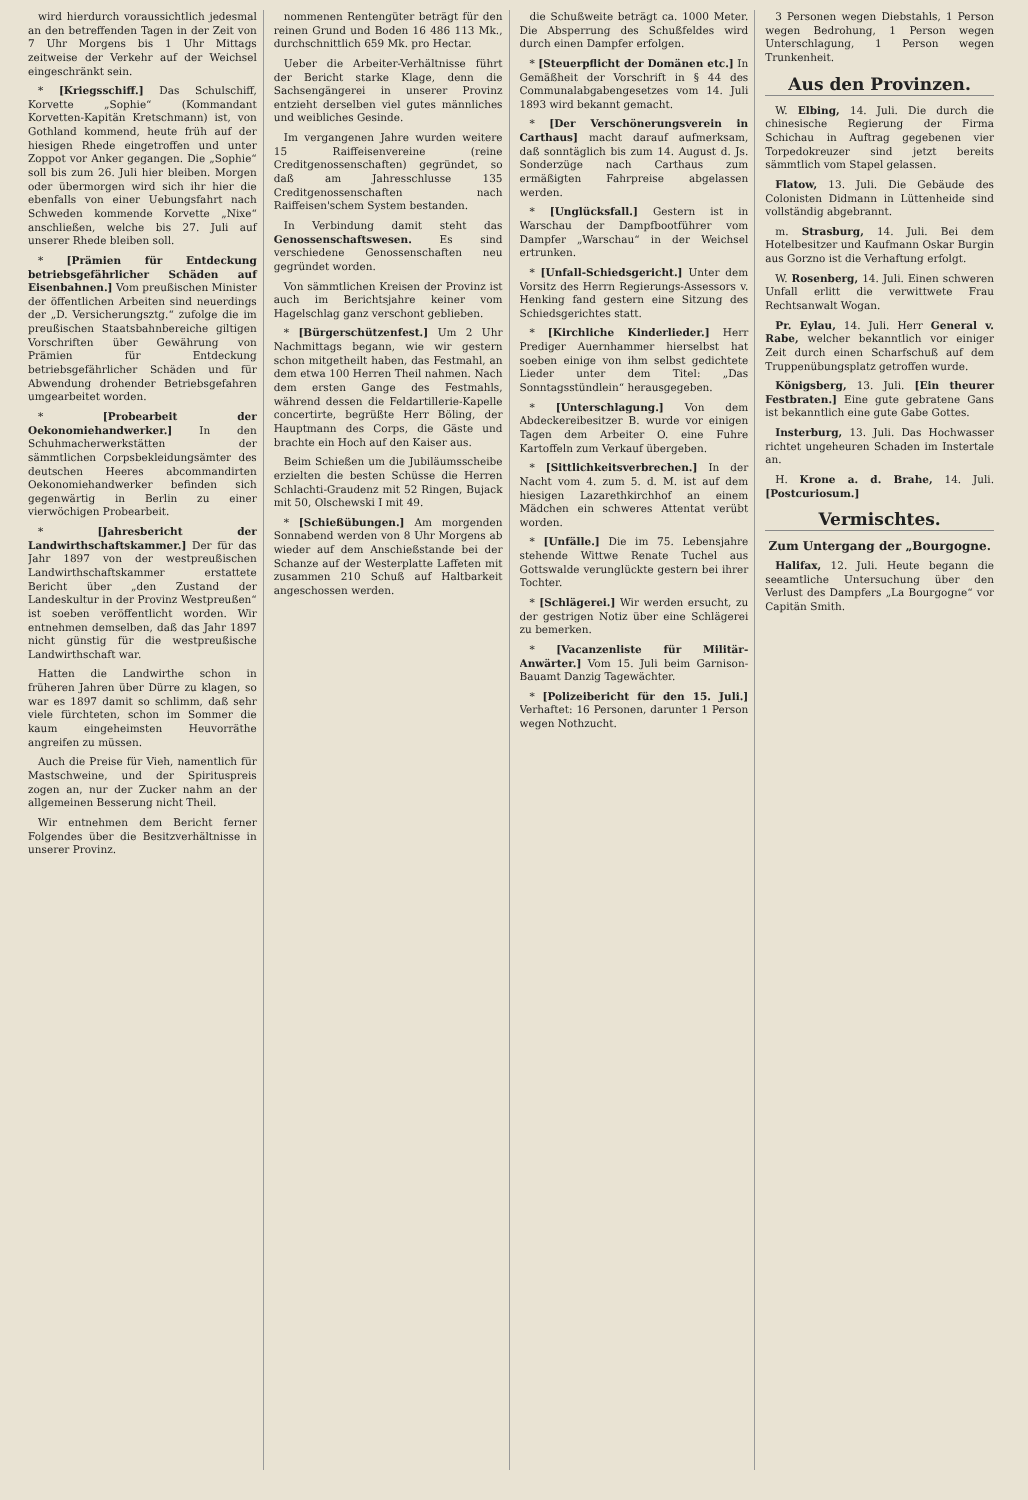wird hierdurch voraussichtlich jedesmal an den betreffenden Tagen in der Zeit von 7 Uhr Morgens bis 1 Uhr Mittags zeitweise der Verkehr auf der Weichsel eingeschränkt sein.
* [Kriegsschiff.] Das Schulschiff, Korvette „Sophie“ (Kommandant Korvetten-Kapitän Kretschmann) ist, von Gothland kommend, heute früh auf der hiesigen Rhede eingetroffen und unter Zoppot vor Anker gegangen. Die „Sophie“ soll bis zum 26. Juli hier bleiben. Morgen oder übermorgen wird sich ihr hier die ebenfalls von einer Uebungsfahrt nach Schweden kommende Korvette „Nixe“ anschließen, welche bis 27. Juli auf unserer Rhede bleiben soll.
* [Prämien für Entdeckung betriebsgefährlicher Schäden auf Eisenbahnen.] Vom preußischen Minister der öffentlichen Arbeiten sind neuerdings der „D. Versicherungsztg.“ zufolge die im preußischen Staatsbahnbereiche giltigen Vorschriften über Gewährung von Prämien für Entdeckung betriebsgefährlicher Schäden und für Abwendung drohender Betriebsgefahren umgearbeitet worden.
* [Probearbeit der Oekonomiehandwerker.] In den Schuhmacherwerkstätten der sämmtlichen Corpsbekleidungsämter des deutschen Heeres abcommandirten Oekonomiehandwerker befinden sich gegenwärtig in Berlin zu einer vierwöchigen Probearbeit.
* [Jahresbericht der Landwirthschaftskammer.] Der für das Jahr 1897 von der westpreußischen Landwirthschaftskammer erstattete Bericht über „den Zustand der Landeskultur in der Provinz Westpreußen“ ist soeben veröffentlicht worden. Wir entnehmen demselben, daß das Jahr 1897 nicht günstig für die westpreußische Landwirthschaft war.
Hatten die Landwirthe schon in früheren Jahren über Dürre zu klagen, so war es 1897 damit so schlimm, daß sehr viele fürchteten, schon im Sommer die kaum eingeheimsten Heuvorräthe angreifen zu müssen.
Auch die Preise für Vieh, namentlich für Mastschweine, und der Spirituspreis zogen an, nur der Zucker nahm an der allgemeinen Besserung nicht Theil.
Wir entnehmen dem Bericht ferner Folgendes über die Besitzverhältnisse in unserer Provinz.
nommenen Rentengüter beträgt für den reinen Grund und Boden 16 486 113 Mk., durchschnittlich 659 Mk. pro Hectar.
Ueber die Arbeiter-Verhältnisse führt der Bericht starke Klage, denn die Sachsengängerei in unserer Provinz entzieht derselben viel gutes männliches und weibliches Gesinde.
Im vergangenen Jahre wurden weitere 15 Raiffeisenvereine (reine Creditgenossenschaften) gegründet, so daß am Jahresschlusse 135 Creditgenossenschaften nach Raiffeisen'schem System bestanden.
In Verbindung damit steht das Genossenschaftswesen. Es sind verschiedene Genossenschaften neu gegründet worden.
Von sämmtlichen Kreisen der Provinz ist auch im Berichtsjahre keiner vom Hagelschlag ganz verschont geblieben.
* [Bürgerschützenfest.] Um 2 Uhr Nachmittags begann, wie wir gestern schon mitgetheilt haben, das Festmahl, an dem etwa 100 Herren Theil nahmen. Nach dem ersten Gange des Festmahls, während dessen die Feldartillerie-Kapelle concertirte, begrüßte Herr Böling, der Hauptmann des Corps, die Gäste und brachte ein Hoch auf den Kaiser aus.
Beim Schießen um die Jubiläumsscheibe erzielten die besten Schüsse die Herren Schlachti-Graudenz mit 52 Ringen, Bujack mit 50, Olschewski I mit 49.
* [Schießübungen.] Am morgenden Sonnabend werden von 8 Uhr Morgens ab wieder auf dem Anschießstande bei der Schanze auf der Westerplatte Laffeten mit zusammen 210 Schuß auf Haltbarkeit angeschossen werden.
die Schußweite beträgt ca. 1000 Meter. Die Absperrung des Schußfeldes wird durch einen Dampfer erfolgen.
* [Steuerpflicht der Domänen etc.] In Gemäßheit der Vorschrift in § 44 des Communalabgabengesetzes vom 14. Juli 1893 wird bekannt gemacht.
* [Der Verschönerungsverein in Carthaus] macht darauf aufmerksam, daß sonntäglich bis zum 14. August d. Js. Sonderzüge nach Carthaus zum ermäßigten Fahrpreise abgelassen werden.
* [Unglücksfall.] Gestern ist in Warschau der Dampfbootführer vom Dampfer „Warschau“ in der Weichsel ertrunken.
* [Unfall-Schiedsgericht.] Unter dem Vorsitz des Herrn Regierungs-Assessors v. Henking fand gestern eine Sitzung des Schiedsgerichtes statt.
* [Kirchliche Kinderlieder.] Herr Prediger Auernhammer hierselbst hat soeben einige von ihm selbst gedichtete Lieder unter dem Titel: „Das Sonntagsstündlein“ herausgegeben.
* [Unterschlagung.] Von dem Abdeckereibesitzer B. wurde vor einigen Tagen dem Arbeiter O. eine Fuhre Kartoffeln zum Verkauf übergeben.
* [Sittlichkeitsverbrechen.] In der Nacht vom 4. zum 5. d. M. ist auf dem hiesigen Lazarethkirchhof an einem Mädchen ein schweres Attentat verübt worden.
* [Unfälle.] Die im 75. Lebensjahre stehende Wittwe Renate Tuchel aus Gottswalde verunglückte gestern bei ihrer Tochter.
* [Schlägerei.] Wir werden ersucht, zu der gestrigen Notiz über eine Schlägerei zu bemerken.
* [Vacanzenliste für Militär-Anwärter.] Vom 15. Juli beim Garnison-Bauamt Danzig Tagewächter.
* [Polizeibericht für den 15. Juli.] Verhaftet: 16 Personen, darunter 1 Person wegen Nothzucht.
3 Personen wegen Diebstahls, 1 Person wegen Bedrohung, 1 Person wegen Unterschlagung, 1 Person wegen Trunkenheit.
Aus den Provinzen.
W. Elbing, 14. Juli. Die durch die chinesische Regierung der Firma Schichau in Auftrag gegebenen vier Torpedokreuzer sind jetzt bereits sämmtlich vom Stapel gelassen.
Flatow, 13. Juli. Die Gebäude des Colonisten Didmann in Lüttenheide sind vollständig abgebrannt.
m. Strasburg, 14. Juli. Bei dem Hotelbesitzer und Kaufmann Oskar Burgin aus Gorzno ist die Verhaftung erfolgt.
W. Rosenberg, 14. Juli. Einen schweren Unfall erlitt die verwittwete Frau Rechtsanwalt Wogan.
Pr. Eylau, 14. Juli. Herr General v. Rabe, welcher bekanntlich vor einiger Zeit durch einen Scharfschuß auf dem Truppenübungsplatz getroffen wurde.
Königsberg, 13. Juli. [Ein theurer Festbraten.] Eine gute gebratene Gans ist bekanntlich eine gute Gabe Gottes.
Insterburg, 13. Juli. Das Hochwasser richtet ungeheuren Schaden im Instertale an.
H. Krone a. d. Brahe, 14. Juli. [Postcuriosum.]
Vermischtes.
Zum Untergang der „Bourgogne.
Halifax, 12. Juli. Heute begann die seeamtliche Untersuchung über den Verlust des Dampfers „La Bourgogne“ vor Capitän Smith.